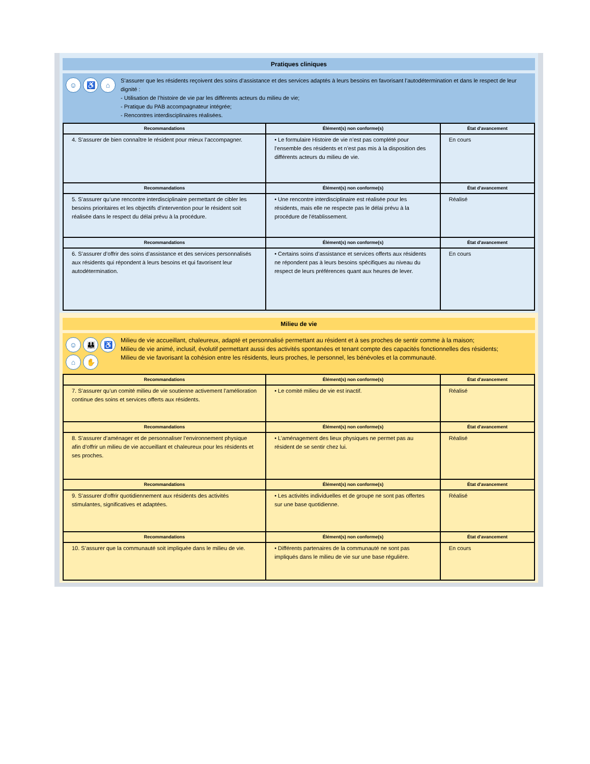Pratiques cliniques
☺ ♿ ⌂
S’assurer que les résidents reçoivent des soins d’assistance et des services adaptés à leurs besoins en favorisant l’autodétermination et dans le respect de leur dignité :
- Utilisation de l’histoire de vie par les différents acteurs du milieu de vie;
- Pratique du PAB accompagnateur intégrée;
- Rencontres interdisciplinaires réalisées.
| Recommandations | Élément(s) non conforme(s) | État d'avancement |
| --- | --- | --- |
| 4. S’assurer de bien connaître le résident pour mieux l’accompagner. | • Le formulaire Histoire de vie n’est pas complété pour l’ensemble des résidents et n’est pas mis à la disposition des différents acteurs du milieu de vie. | En cours |
| Recommandations | Élément(s) non conforme(s) | État d'avancement |
| 5. S’assurer qu’une rencontre interdisciplinaire permettant de cibler les besoins prioritaires et les objectifs d’intervention pour le résident soit réalisée dans le respect du délai prévu à la procédure. | • Une rencontre interdisciplinaire est réalisée pour les résidents, mais elle ne respecte pas le délai prévu à la procédure de l'établissement. | Réalisé |
| Recommandations | Élément(s) non conforme(s) | État d'avancement |
| 6. S’assurer d’offrir des soins d’assistance et des services personnalisés aux résidents qui répondent à leurs besoins et qui favorisent leur autodétermination. | • Certains soins d’assistance et services offerts aux résidents ne répondent pas à leurs besoins spécifiques au niveau du respect de leurs préférences quant aux heures de lever. | En cours |
Milieu de vie
☺ 👪 ♿ ⌂ ✋
Milieu de vie accueillant, chaleureux, adapté et personnalisé permettant au résident et à ses proches de sentir comme à la maison;
Milieu de vie animé, inclusif, évolutif permettant aussi des activités spontanées et tenant compte des capacités fonctionnelles des résidents;
Milieu de vie favorisant la cohésion entre les résidents, leurs proches, le personnel, les bénévoles et la communauté.
| Recommandations | Élément(s) non conforme(s) | État d'avancement |
| --- | --- | --- |
| 7. S’assurer qu’un comité milieu de vie soutienne activement l’amélioration continue des soins et services offerts aux résidents. | • Le comité milieu de vie est inactif. | Réalisé |
| Recommandations | Élément(s) non conforme(s) | État d'avancement |
| 8. S’assurer d’aménager et de personnaliser l’environnement physique afin d’offrir un milieu de vie accueillant et chaleureux pour les résidents et ses proches. | • L’aménagement des lieux physiques ne permet pas au résident de se sentir chez lui. | Réalisé |
| Recommandations | Élément(s) non conforme(s) | État d'avancement |
| 9. S’assurer d'offrir quotidiennement aux résidents des activités stimulantes, significatives et adaptées. | • Les activités individuelles et de groupe ne sont pas offertes sur une base quotidienne. | Réalisé |
| Recommandations | Élément(s) non conforme(s) | État d'avancement |
| 10. S’assurer que la communauté soit impliquée dans le milieu de vie. | • Différents partenaires de la communauté ne sont pas impliqués dans le milieu de vie sur une base régulière. | En cours |